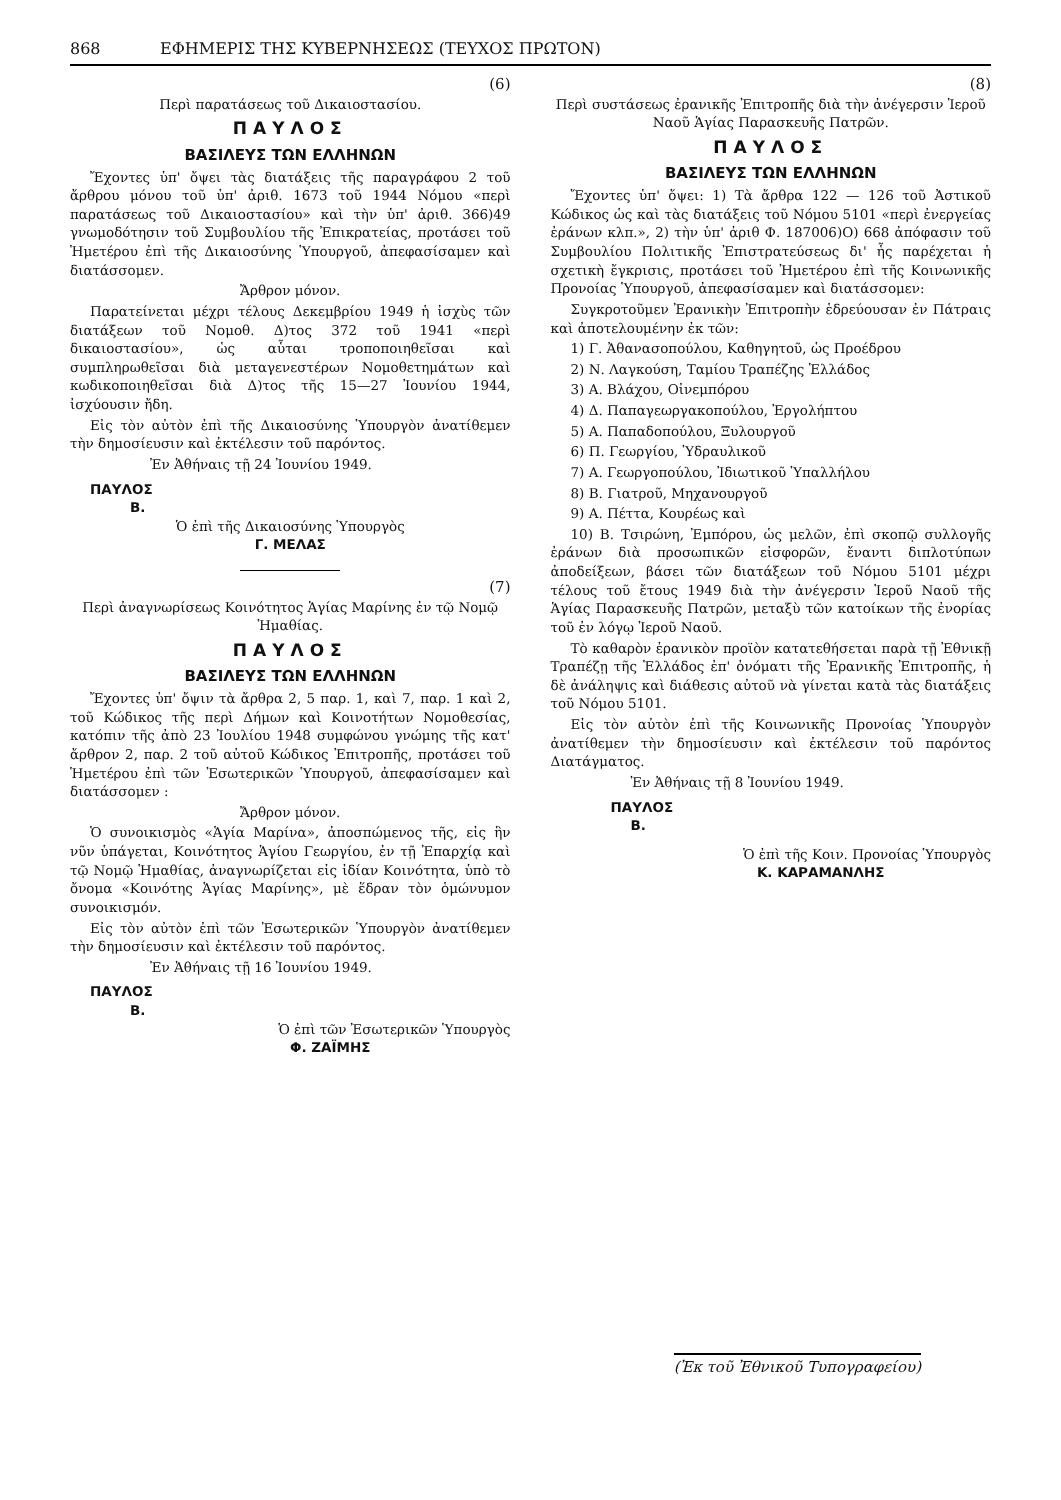868 ΕΦΗΜΕΡΙΣ ΤΗΣ ΚΥΒΕΡΝΗΣΕΩΣ (ΤΕΥΧΟΣ ΠΡΩΤΟΝ)
(6)
Περὶ παρατάσεως τοῦ Δικαιοστασίου.
ΠΑΥΛΟΣ
ΒΑΣΙΛΕΥΣ ΤΩΝ ΕΛΛΗΝΩΝ
Ἔχοντες ὑπ' ὄψει τὰς διατάξεις τῆς παραγράφου 2 τοῦ ἄρθρου μόνου τοῦ ὑπ' ἀριθ. 1673 τοῦ 1944 Νόμου «περὶ παρατάσεως τοῦ Δικαιοστασίου» καὶ τὴν ὑπ' ἀριθ. 366)49 γνωμοδότησιν τοῦ Συμβουλίου τῆς Ἐπικρατείας, προτάσει τοῦ Ἡμετέρου ἐπὶ τῆς Δικαιοσύνης Ὑπουργοῦ, ἀπεφασίσαμεν καὶ διατάσσομεν.
Ἄρθρον μόνον.
Παρατείνεται μέχρι τέλους Δεκεμβρίου 1949 ἡ ἰσχὺς τῶν διατάξεων τοῦ Νομοθ. Δ)τος 372 τοῦ 1941 «περὶ δικαιοστασίου», ὡς αὗται τροποποιηθεῖσαι καὶ συμπληρωθεῖσαι διὰ μεταγενεστέρων Νομοθετημάτων καὶ κωδικοποιηθεῖσαι διὰ Δ)τος τῆς 15—27 Ἰουνίου 1944, ἰσχύουσιν ἤδη.
Εἰς τὸν αὐτὸν ἐπὶ τῆς Δικαιοσύνης Ὑπουργὸν ἀνατίθεμεν τὴν δημοσίευσιν καὶ ἐκτέλεσιν τοῦ παρόντος.
Ἐν Ἀθήναις τῇ 24 Ἰουνίου 1949.
ΠΑΥΛΟΣ
Β.
Ὁ ἐπὶ τῆς Δικαιοσύνης Ὑπουργὸς
Γ. ΜΕΛΑΣ
(7)
Περὶ ἀναγνωρίσεως Κοινότητος Ἁγίας Μαρίνης ἐν τῷ Νομῷ Ἡμαθίας.
ΠΑΥΛΟΣ
ΒΑΣΙΛΕΥΣ ΤΩΝ ΕΛΛΗΝΩΝ
Ἔχοντες ὑπ' ὄψιν τὰ ἄρθρα 2, 5 παρ. 1, καὶ 7, παρ. 1 καὶ 2, τοῦ Κώδικος τῆς περὶ Δήμων καὶ Κοινοτήτων Νομοθεσίας, κατόπιν τῆς ἀπὸ 23 Ἰουλίου 1948 συμφώνου γνώμης τῆς κατ' ἄρθρον 2, παρ. 2 τοῦ αὐτοῦ Κώδικος Ἐπιτροπῆς, προτάσει τοῦ Ἡμετέρου ἐπὶ τῶν Ἐσωτερικῶν Ὑπουργοῦ, ἀπεφασίσαμεν καὶ διατάσσομεν :
Ἄρθρον μόνον.
Ὁ συνοικισμὸς «Ἁγία Μαρίνα», ἀποσπώμενος τῆς, εἰς ἣν νῦν ὑπάγεται, Κοινότητος Ἁγίου Γεωργίου, ἐν τῇ Ἐπαρχίᾳ καὶ τῷ Νομῷ Ἡμαθίας, ἀναγνωρίζεται εἰς ἰδίαν Κοινότητα, ὑπὸ τὸ ὄνομα «Κοινότης Ἁγίας Μαρίνης», μὲ ἕδραν τὸν ὁμώνυμον συνοικισμόν.
Εἰς τὸν αὐτὸν ἐπὶ τῶν Ἐσωτερικῶν Ὑπουργὸν ἀνατίθεμεν τὴν δημοσίευσιν καὶ ἐκτέλεσιν τοῦ παρόντος.
Ἐν Ἀθήναις τῇ 16 Ἰουνίου 1949.
ΠΑΥΛΟΣ
Β.
Ὁ ἐπὶ τῶν Ἐσωτερικῶν Ὑπουργὸς
Φ. ΖΑΪΜΗΣ
(8)
Περὶ συστάσεως ἐρανικῆς Ἐπιτροπῆς διὰ τὴν ἀνέγερσιν Ἱεροῦ Ναοῦ Ἁγίας Παρασκευῆς Πατρῶν.
ΠΑΥΛΟΣ
ΒΑΣΙΛΕΥΣ ΤΩΝ ΕΛΛΗΝΩΝ
Ἔχοντες ὑπ' ὄψει: 1) Τὰ ἄρθρα 122 — 126 τοῦ Ἀστικοῦ Κώδικος ὡς καὶ τὰς διατάξεις τοῦ Νόμου 5101 «περὶ ἐνεργείας ἐράνων κλπ.», 2) τὴν ὑπ' ἀριθ Φ. 187006)Ο) 668 ἀπόφασιν τοῦ Συμβουλίου Πολιτικῆς Ἐπιστρατεύσεως δι' ἧς παρέχεται ἡ σχετικὴ ἔγκρισις, προτάσει τοῦ Ἡμετέρου ἐπὶ τῆς Κοινωνικῆς Προνοίας Ὑπουργοῦ, ἀπεφασίσαμεν καὶ διατάσσομεν:
Συγκροτοῦμεν Ἐρανικὴν Ἐπιτροπὴν ἑδρεύουσαν ἐν Πάτραις καὶ ἀποτελουμένην ἐκ τῶν:
1) Γ. Ἀθανασοπούλου, Καθηγητοῦ, ὡς Προέδρου
2) Ν. Λαγκούση, Ταμίου Τραπέζης Ἑλλάδος
3) Α. Βλάχου, Οἰνεμπόρου
4) Δ. Παπαγεωργακοπούλου, Ἐργολήπτου
5) Α. Παπαδοπούλου, Ξυλουργοῦ
6) Π. Γεωργίου, Ὑδραυλικοῦ
7) Α. Γεωργοπούλου, Ἰδιωτικοῦ Ὑπαλλήλου
8) Β. Γιατροῦ, Μηχανουργοῦ
9) Α. Πέττα, Κουρέως καὶ
10) Β. Τσιρώνη, Ἐμπόρου, ὡς μελῶν, ἐπὶ σκοπῷ συλλογῆς ἐράνων διὰ προσωπικῶν εἰσφορῶν, ἔναντι διπλοτύπων ἀποδείξεων, βάσει τῶν διατάξεων τοῦ Νόμου 5101 μέχρι τέλους τοῦ ἔτους 1949 διὰ τὴν ἀνέγερσιν Ἱεροῦ Ναοῦ τῆς Ἁγίας Παρασκευῆς Πατρῶν, μεταξὺ τῶν κατοίκων τῆς ἐνορίας τοῦ ἐν λόγῳ Ἱεροῦ Ναοῦ.
Τὸ καθαρὸν ἐρανικὸν προϊὸν κατατεθήσεται παρὰ τῇ Ἐθνικῇ Τραπέζῃ τῆς Ἑλλάδος ἐπ' ὀνόματι τῆς Ἐρανικῆς Ἐπιτροπῆς, ἡ δὲ ἀνάληψις καὶ διάθεσις αὐτοῦ νὰ γίνεται κατὰ τὰς διατάξεις τοῦ Νόμου 5101.
Εἰς τὸν αὐτὸν ἐπὶ τῆς Κοινωνικῆς Προνοίας Ὑπουργὸν ἀνατίθεμεν τὴν δημοσίευσιν καὶ ἐκτέλεσιν τοῦ παρόντος Διατάγματος.
Ἐν Ἀθήναις τῇ 8 Ἰουνίου 1949.
ΠΑΥΛΟΣ
Β.
Ὁ ἐπὶ τῆς Κοιν. Προνοίας Ὑπουργὸς
Κ. ΚΑΡΑΜΑΝΛΗΣ
(Ἐκ τοῦ Ἐθνικοῦ Τυπογραφείου)